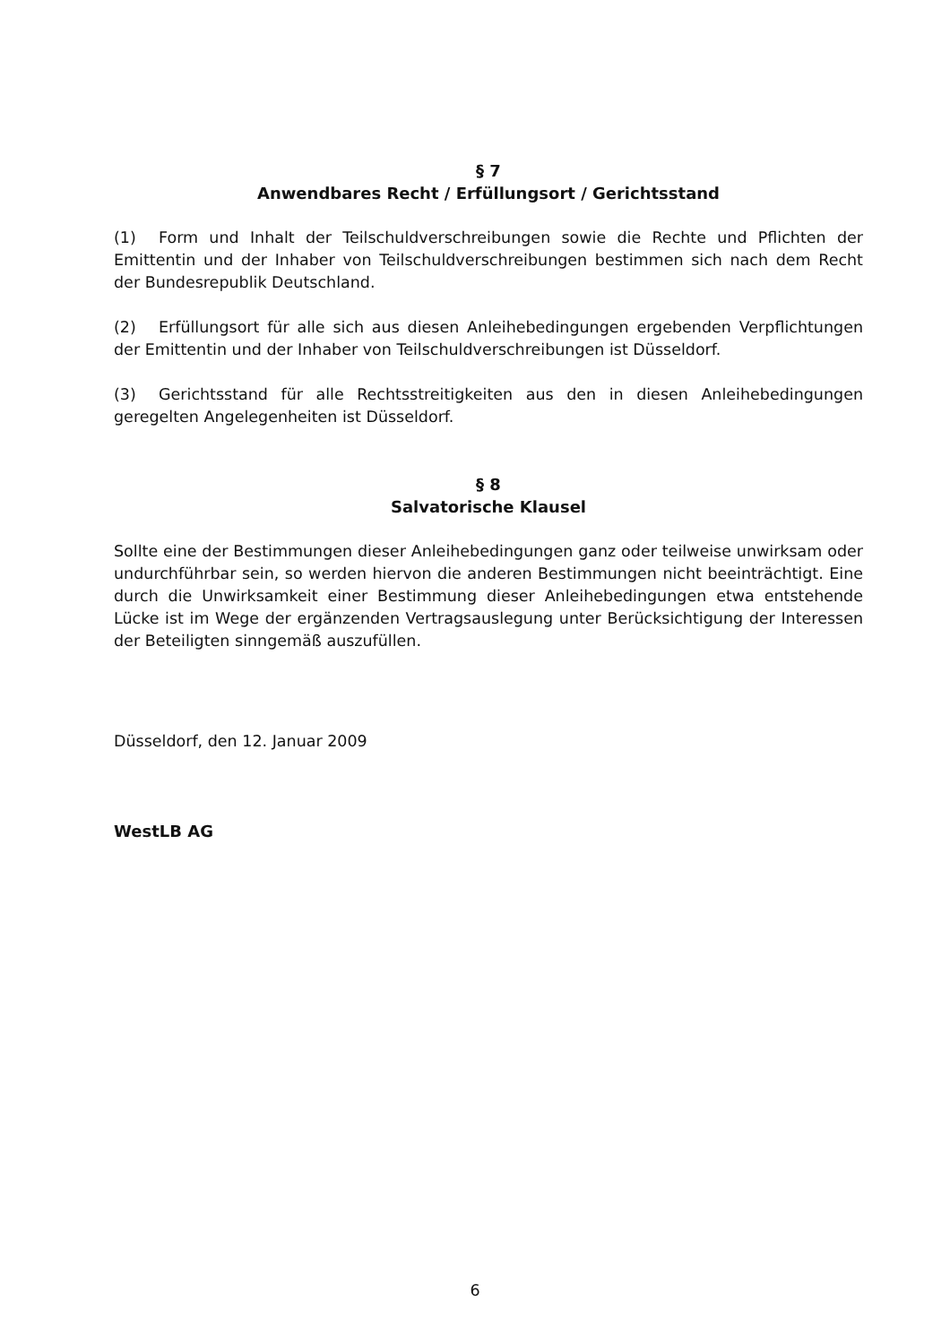§ 7
Anwendbares Recht / Erfüllungsort / Gerichtsstand
(1) Form und Inhalt der Teilschuldverschreibungen sowie die Rechte und Pflichten der Emittentin und der Inhaber von Teilschuldverschreibungen bestimmen sich nach dem Recht der Bundesrepublik Deutschland.
(2) Erfüllungsort für alle sich aus diesen Anleihebedingungen ergebenden Verpflichtungen der Emittentin und der Inhaber von Teilschuldverschreibungen ist Düsseldorf.
(3) Gerichtsstand für alle Rechtsstreitigkeiten aus den in diesen Anleihebedingungen geregelten Angelegenheiten ist Düsseldorf.
§ 8
Salvatorische Klausel
Sollte eine der Bestimmungen dieser Anleihebedingungen ganz oder teilweise unwirksam oder undurchführbar sein, so werden hiervon die anderen Bestimmungen nicht beeinträchtigt. Eine durch die Unwirksamkeit einer Bestimmung dieser Anleihebedingungen etwa entstehende Lücke ist im Wege der ergänzenden Vertragsauslegung unter Berücksichtigung der Interessen der Beteiligten sinngemäß auszufüllen.
Düsseldorf, den 12. Januar 2009
WestLB AG
6